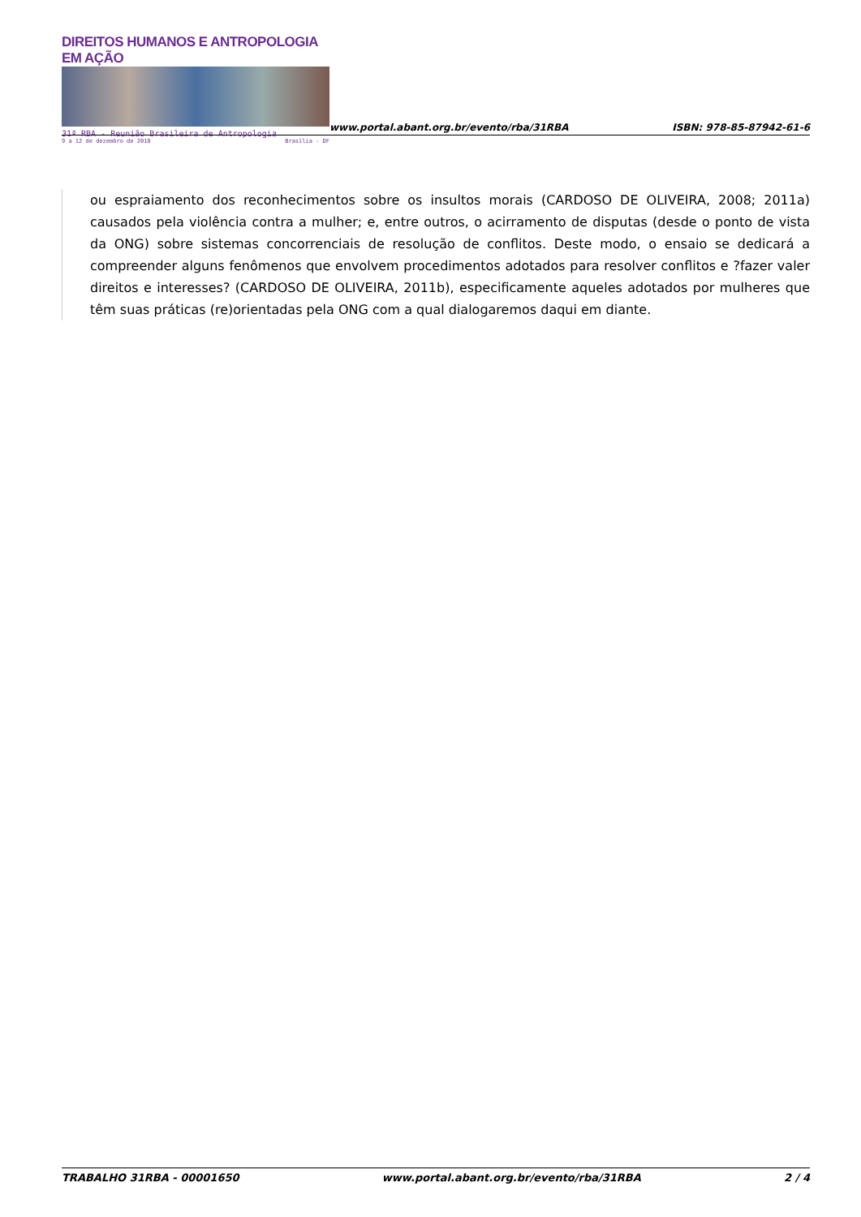DIREITOS HUMANOS E ANTROPOLOGIA EM AÇÃO
31ª RBA - Reunião Brasileira de Antropologia
9 a 12 de dezembro de 2018 Brasília - DF
www.portal.abant.org.br/evento/rba/31RBA
ISBN: 978-85-87942-61-6
ou espraiamento dos reconhecimentos sobre os insultos morais (CARDOSO DE OLIVEIRA, 2008; 2011a) causados pela violência contra a mulher; e, entre outros, o acirramento de disputas (desde o ponto de vista da ONG) sobre sistemas concorrenciais de resolução de conflitos. Deste modo, o ensaio se dedicará a compreender alguns fenômenos que envolvem procedimentos adotados para resolver conflitos e ?fazer valer direitos e interesses? (CARDOSO DE OLIVEIRA, 2011b), especificamente aqueles adotados por mulheres que têm suas práticas (re)orientadas pela ONG com a qual dialogaremos daqui em diante.
TRABALHO 31RBA - 00001650 www.portal.abant.org.br/evento/rba/31RBA 2 / 4